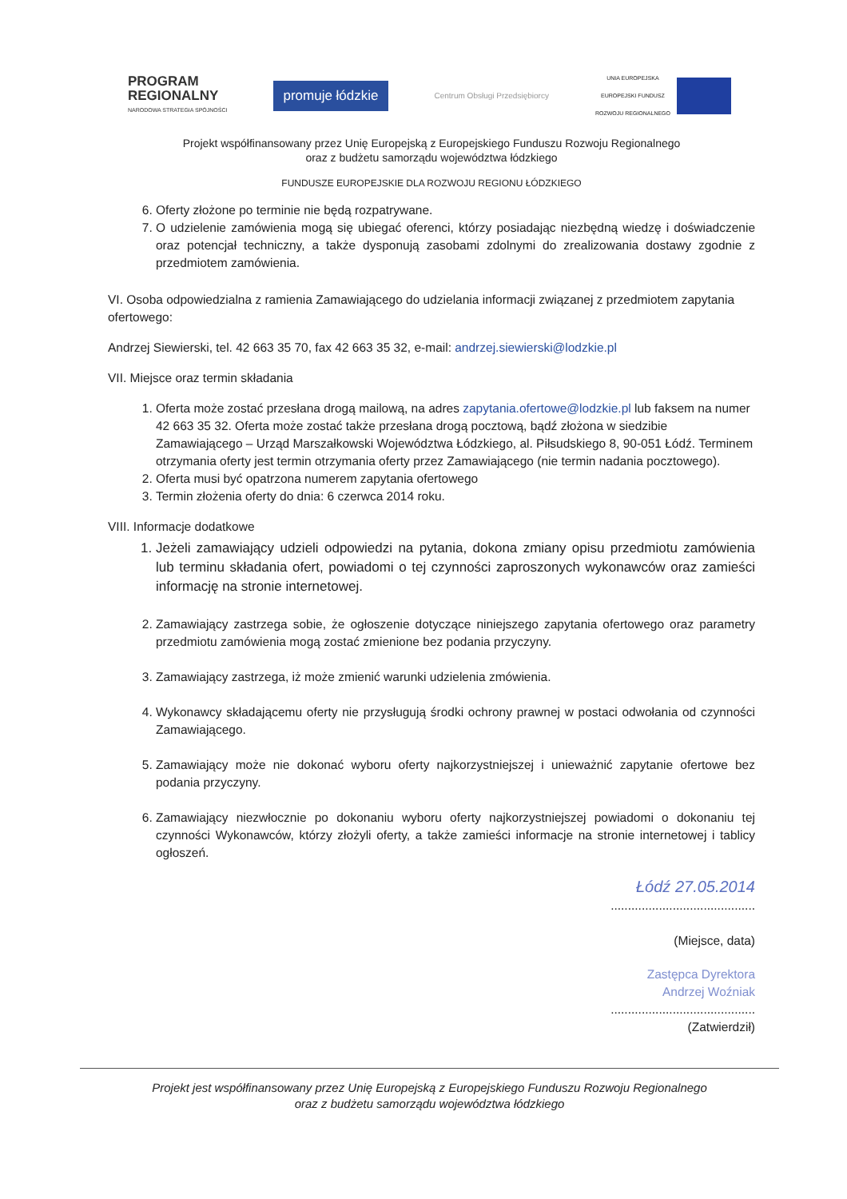PROGRAM
REGIONALNY
NARODOWA STRATEGIA SPÓJNOŚCI
promuje łódzkie
Centrum Obsługi Przedsiębiorcy
UNIA EUROPEJSKA
EUROPEJSKI FUNDUSZ
ROZWOJU REGIONALNEGO
Projekt współfinansowany przez Unię Europejską z Europejskiego Funduszu Rozwoju Regionalnego
oraz z budżetu samorządu województwa łódzkiego
FUNDUSZE EUROPEJSKIE DLA ROZWOJU REGIONU ŁÓDZKIEGO
6. Oferty złożone po terminie nie będą rozpatrywane.
7. O udzielenie zamówienia mogą się ubiegać oferenci, którzy posiadając niezbędną wiedzę i doświadczenie oraz potencjał techniczny, a także dysponują zasobami zdolnymi do zrealizowania dostawy zgodnie z przedmiotem zamówienia.
VI. Osoba odpowiedzialna z ramienia Zamawiającego do udzielania informacji związanej z przedmiotem zapytania ofertowego:
Andrzej Siewierski, tel. 42 663 35 70, fax 42 663 35 32, e-mail: andrzej.siewierski@lodzkie.pl
VII. Miejsce oraz termin składania
1. Oferta może zostać przesłana drogą mailową, na adres zapytania.ofertowe@lodzkie.pl lub faksem na numer 42 663 35 32. Oferta może zostać także przesłana drogą pocztową, bądź złożona w siedzibie Zamawiającego – Urząd Marszałkowski Województwa Łódzkiego, al. Piłsudskiego 8, 90-051 Łódź. Terminem otrzymania oferty jest termin otrzymania oferty przez Zamawiającego (nie termin nadania pocztowego).
2. Oferta musi być opatrzona numerem zapytania ofertowego
3. Termin złożenia oferty do dnia: 6 czerwca 2014 roku.
VIII. Informacje dodatkowe
1. Jeżeli zamawiający udzieli odpowiedzi na pytania, dokona zmiany opisu przedmiotu zamówienia lub terminu składania ofert, powiadomi o tej czynności zaproszonych wykonawców oraz zamieści informację na stronie internetowej.
2. Zamawiający zastrzega sobie, że ogłoszenie dotyczące niniejszego zapytania ofertowego oraz parametry przedmiotu zamówienia mogą zostać zmienione bez podania przyczyny.
3. Zamawiający zastrzega, iż może zmienić warunki udzielenia zmówienia.
4. Wykonawcy składającemu oferty nie przysługują środki ochrony prawnej w postaci odwołania od czynności Zamawiającego.
5. Zamawiający może nie dokonać wyboru oferty najkorzystniejszej i unieważnić zapytanie ofertowe bez podania przyczyny.
6. Zamawiający niezwłocznie po dokonaniu wyboru oferty najkorzystniejszej powiadomi o dokonaniu tej czynności Wykonawców, którzy złożyli oferty, a także zamieści informacje na stronie internetowej i tablicy ogłoszeń.
Łódź 27.05.2014
..........................................
(Miejsce, data)
Zastępca Dyrektora
Andrzej Woźniak
..........................................
(Zatwierdził)
Projekt jest współfinansowany przez Unię Europejską z Europejskiego Funduszu Rozwoju Regionalnego
oraz z budżetu samorządu województwa łódzkiego